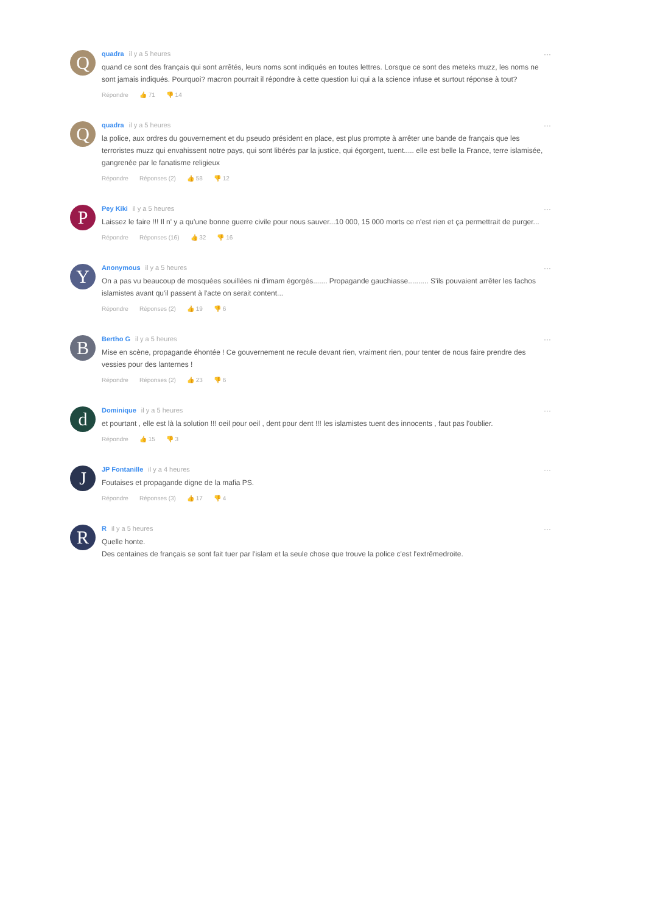Q
quadra il y a 5 heures
quand ce sont des français qui sont arrêtés, leurs noms sont indiqués en toutes lettres. Lorsque ce sont des meteks muzz, les noms ne sont jamais indiqués. Pourquoi? macron pourrait il répondre à cette question lui qui a la science infuse et surtout réponse à tout?
Répondre 👍 71 👎 14
···
Q
quadra il y a 5 heures
la police, aux ordres du gouvernement et du pseudo président en place, est plus prompte à arrêter une bande de français que les terroristes muzz qui envahissent notre pays, qui sont libérés par la justice, qui égorgent, tuent..... elle est belle la France, terre islamisée, gangrenée par le fanatisme religieux
Répondre Réponses (2) 👍 58 👎 12
···
P
Pey Kiki il y a 5 heures
Laissez le faire !!! Il n' y a qu'une bonne guerre civile pour nous sauver...10 000, 15 000 morts ce n'est rien et ça permettrait de purger...
Répondre Réponses (16) 👍 32 👎 16
···
Y
Anonymous il y a 5 heures
On a pas vu beaucoup de mosquées souillées ni d'imam égorgés....... Propagande gauchiasse.......... S'ils pouvaient arrêter les fachos islamistes avant qu'il passent à l'acte on serait content...
Répondre Réponses (2) 👍 19 👎 6
···
B
Bertho G il y a 5 heures
Mise en scène, propagande éhontée ! Ce gouvernement ne recule devant rien, vraiment rien, pour tenter de nous faire prendre des vessies pour des lanternes !
Répondre Réponses (2) 👍 23 👎 6
···
d
Dominique il y a 5 heures
et pourtant , elle est là la solution !!! oeil pour oeil , dent pour dent !!! les islamistes tuent des innocents , faut pas l'oublier.
Répondre 👍 15 👎 3
···
J
JP Fontanille il y a 4 heures
Foutaises et propagande digne de la mafia PS.
Répondre Réponses (3) 👍 17 👎 4
···
R
Ril y a 5 heures
Quelle honte.
Des centaines de français se sont fait tuer par l'islam et la seule chose que trouve la police c'est l'extrêmedroite.
···